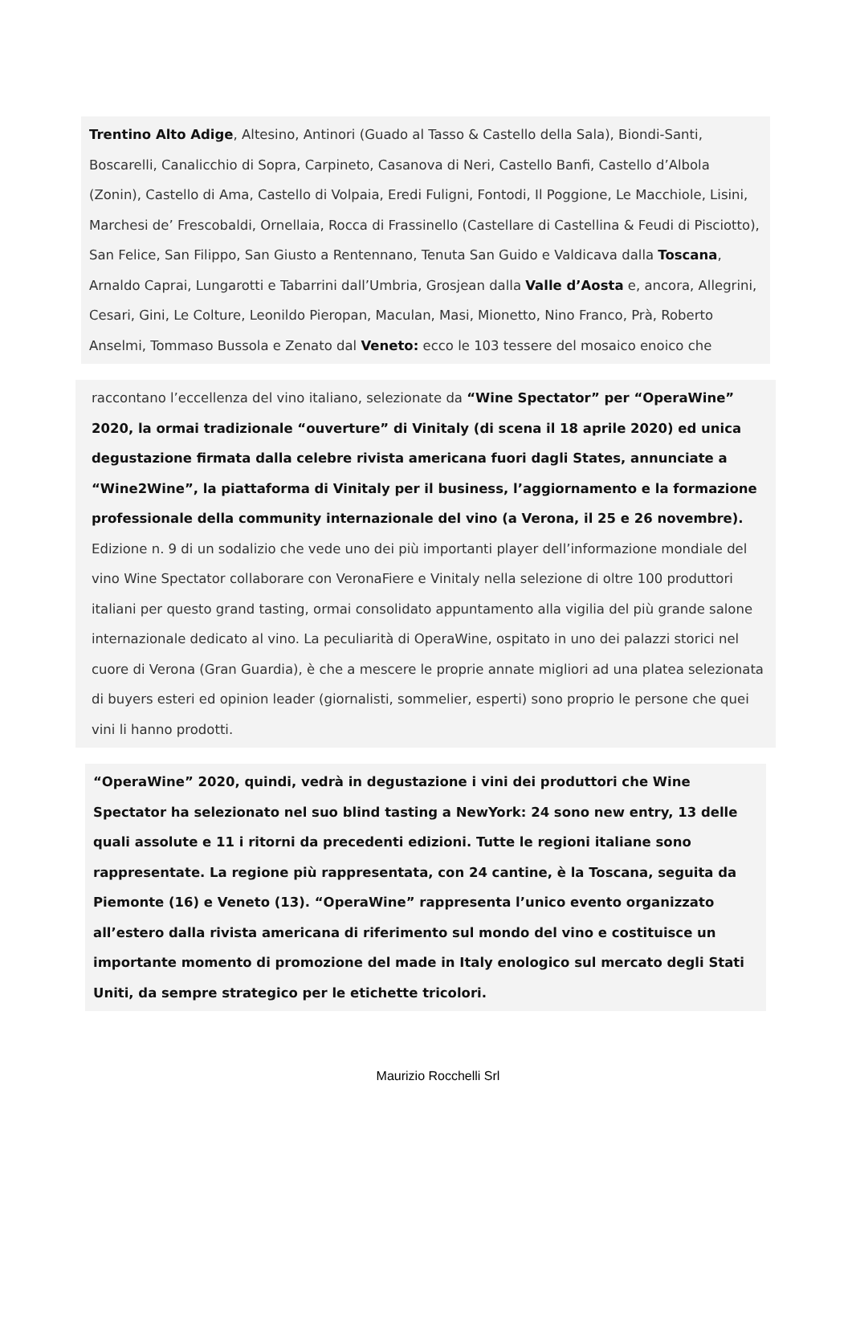Trentino Alto Adige, Altesino, Antinori (Guado al Tasso & Castello della Sala), Biondi-Santi, Boscarelli, Canalicchio di Sopra, Carpineto, Casanova di Neri, Castello Banfi, Castello d’Albola (Zonin), Castello di Ama, Castello di Volpaia, Eredi Fuligni, Fontodi, Il Poggione, Le Macchiole, Lisini, Marchesi de’ Frescobaldi, Ornellaia, Rocca di Frassinello (Castellare di Castellina & Feudi di Pisciotto), San Felice, San Filippo, San Giusto a Rentennano, Tenuta San Guido e Valdicava dalla Toscana, Arnaldo Caprai, Lungarotti e Tabarrini dall’Umbria, Grosjean dalla Valle d’Aosta e, ancora, Allegrini, Cesari, Gini, Le Colture, Leonildo Pieropan, Maculan, Masi, Mionetto, Nino Franco, Prà, Roberto Anselmi, Tommaso Bussola e Zenato dal Veneto: ecco le 103 tessere del mosaico enoico che
raccontano l’eccellenza del vino italiano, selezionate da “Wine Spectator” per “OperaWine” 2020, la ormai tradizionale “ouverture” di Vinitaly (di scena il 18 aprile 2020) ed unica degustazione firmata dalla celebre rivista americana fuori dagli States, annunciate a “Wine2Wine”, la piattaforma di Vinitaly per il business, l’aggiornamento e la formazione professionale della community internazionale del vino (a Verona, il 25 e 26 novembre). Edizione n. 9 di un sodalizio che vede uno dei più importanti player dell’informazione mondiale del vino Wine Spectator collaborare con VeronaFiere e Vinitaly nella selezione di oltre 100 produttori italiani per questo grand tasting, ormai consolidato appuntamento alla vigilia del più grande salone internazionale dedicato al vino. La peculiarità di OperaWine, ospitato in uno dei palazzi storici nel cuore di Verona (Gran Guardia), è che a mescere le proprie annate migliori ad una platea selezionata di buyers esteri ed opinion leader (giornalisti, sommelier, esperti) sono proprio le persone che quei vini li hanno prodotti.
“OperaWine” 2020, quindi, vedrà in degustazione i vini dei produttori che Wine Spectator ha selezionato nel suo blind tasting a NewYork: 24 sono new entry, 13 delle quali assolute e 11 i ritorni da precedenti edizioni. Tutte le regioni italiane sono rappresentate. La regione più rappresentata, con 24 cantine, è la Toscana, seguita da Piemonte (16) e Veneto (13). “OperaWine” rappresenta l’unico evento organizzato all’estero dalla rivista americana di riferimento sul mondo del vino e costituisce un importante momento di promozione del made in Italy enologico sul mercato degli Stati Uniti, da sempre strategico per le etichette tricolori.
Maurizio Rocchelli Srl